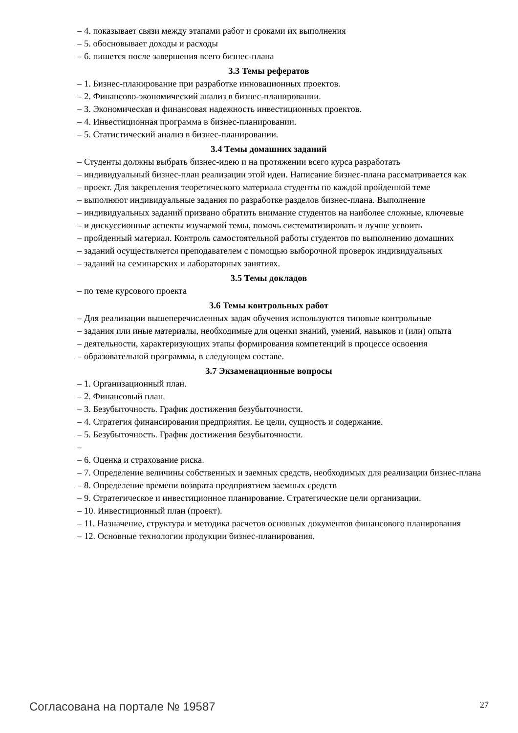– 4. показывает связи между этапами работ и сроками их выполнения
– 5. обосновывает доходы и расходы
– 6. пишется после завершения всего бизнес-плана
3.3 Темы рефератов
– 1. Бизнес-планирование при разработке инновационных проектов.
– 2. Финансово-экономический анализ в бизнес-планировании.
– 3. Экономическая и финансовая надежность инвестиционных проектов.
– 4. Инвестиционная программа в бизнес-планировании.
– 5. Статистический анализ в бизнес-планировании.
3.4 Темы домашних заданий
– Студенты должны выбрать бизнес-идею и на протяжении всего курса разработать
– индивидуальный бизнес-план реализации этой идеи. Написание бизнес-плана рассматривается как
– проект. Для закрепления теоретического материала студенты по каждой пройденной теме
– выполняют индивидуальные задания по разработке разделов бизнес-плана. Выполнение
– индивидуальных заданий призвано обратить внимание студентов на наиболее сложные, ключевые
– и дискуссионные аспекты изучаемой темы, помочь систематизировать и лучше усвоить
– пройденный материал. Контроль самостоятельной работы студентов по выполнению домашних
– заданий осуществляется преподавателем с помощью выборочной проверок индивидуальных
– заданий на семинарских и лабораторных занятиях.
3.5 Темы докладов
– по теме курсового проекта
3.6 Темы контрольных работ
– Для реализации вышеперечисленных задач обучения используются типовые контрольные
– задания или иные материалы, необходимые для оценки знаний, умений, навыков и (или) опыта
– деятельности, характеризующих этапы формирования компетенций в процессе освоения
– образовательной программы, в следующем составе.
3.7 Экзаменационные вопросы
– 1. Организационный план.
– 2. Финансовый план.
– 3. Безубыточность. График достижения безубыточности.
– 4. Стратегия финансирования предприятия. Ее цели, сущность и содержание.
– 5. Безубыточность. График достижения безубыточности.
–
– 6. Оценка и страхование риска.
– 7. Определение величины собственных и заемных средств, необходимых для реализации бизнес-плана
– 8. Определение времени возврата предприятием заемных средств
– 9. Стратегическое и инвестиционное планирование. Стратегические цели организации.
– 10. Инвестиционный план (проект).
– 11. Назначение, структура и методика расчетов основных документов финансового планирования
– 12. Основные технологии продукции бизнес-планирования.
Согласована на портале № 19587 27